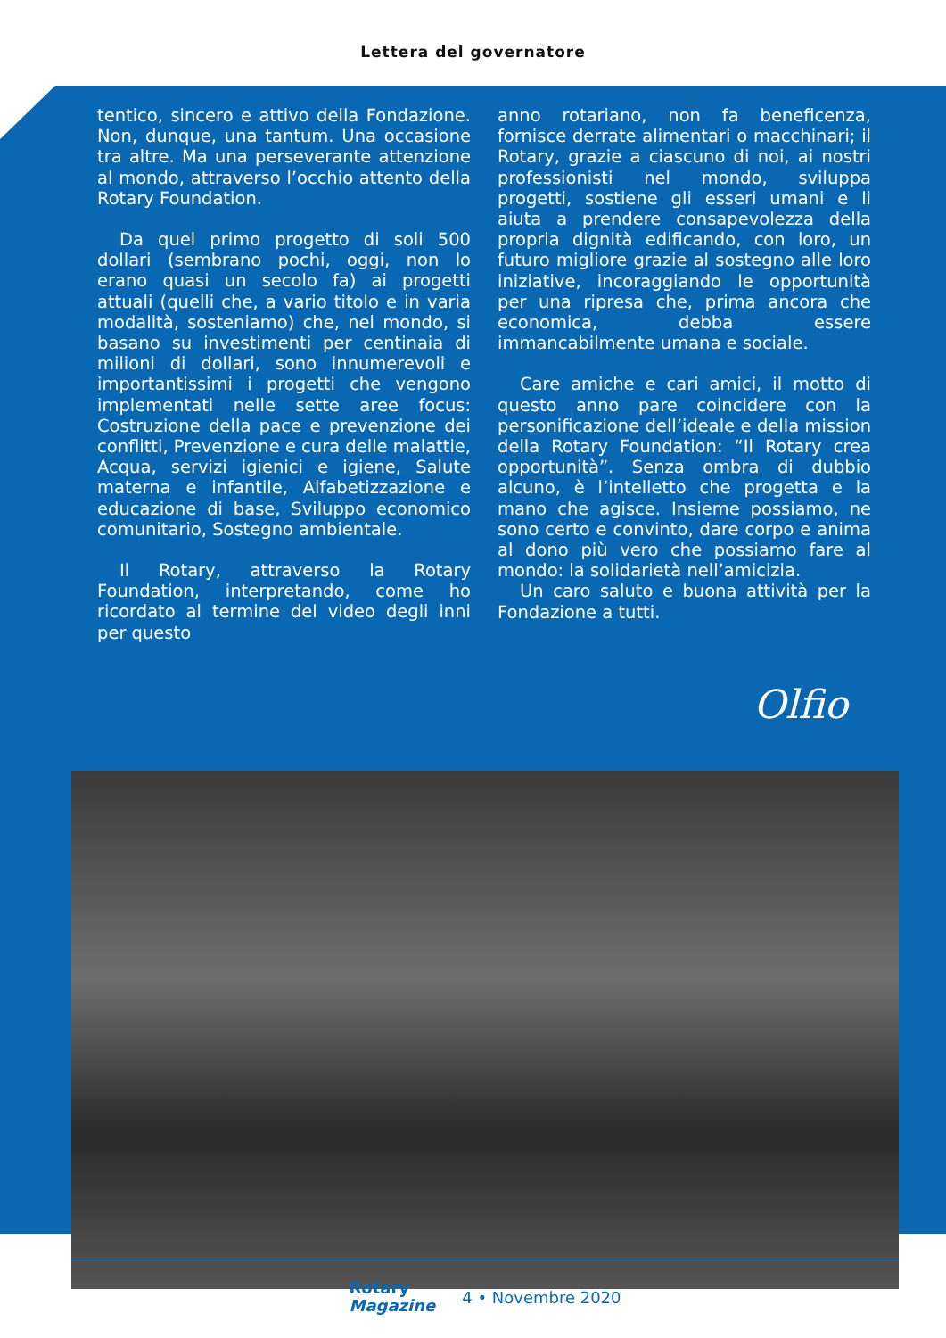Lettera del governatore
tentico, sincero e attivo della Fondazione. Non, dunque, una tantum. Una occasione tra altre. Ma una perseverante attenzione al mondo, attraverso l’occhio attento della Rotary Foundation.
Da quel primo progetto di soli 500 dollari (sembrano pochi, oggi, non lo erano quasi un secolo fa) ai progetti attuali (quelli che, a vario titolo e in varia modalità, sosteniamo) che, nel mondo, si basano su investimenti per centinaia di milioni di dollari, sono innumerevoli e importantissimi i progetti che vengono implementati nelle sette aree focus: Costruzione della pace e prevenzione dei conflitti, Prevenzione e cura delle malattie, Acqua, servizi igienici e igiene, Salute materna e infantile, Alfabetizzazione e educazione di base, Sviluppo economico comunitario, Sostegno ambientale.
Il Rotary, attraverso la Rotary Foundation, interpretando, come ho ricordato al termine del video degli inni per questo
anno rotariano, non fa beneficenza, fornisce derrate alimentari o macchinari; il Rotary, grazie a ciascuno di noi, ai nostri professionisti nel mondo, sviluppa progetti, sostiene gli esseri umani e li aiuta a prendere consapevolezza della propria dignità edificando, con loro, un futuro migliore grazie al sostegno alle loro iniziative, incoraggiando le opportunità per una ripresa che, prima ancora che economica, debba essere immancabilmente umana e sociale.
Care amiche e cari amici, il motto di questo anno pare coincidere con la personificazione dell’ideale e della mission della Rotary Foundation: “Il Rotary crea opportunità”. Senza ombra di dubbio alcuno, è l’intelletto che progetta e la mano che agisce. Insieme possiamo, ne sono certo e convinto, dare corpo e anima al dono più vero che possiamo fare al mondo: la solidarietà nell’amicizia.
Un caro saluto e buona attività per la Fondazione a tutti.
Olfio
Rotary
Magazine
4 • Novembre 2020